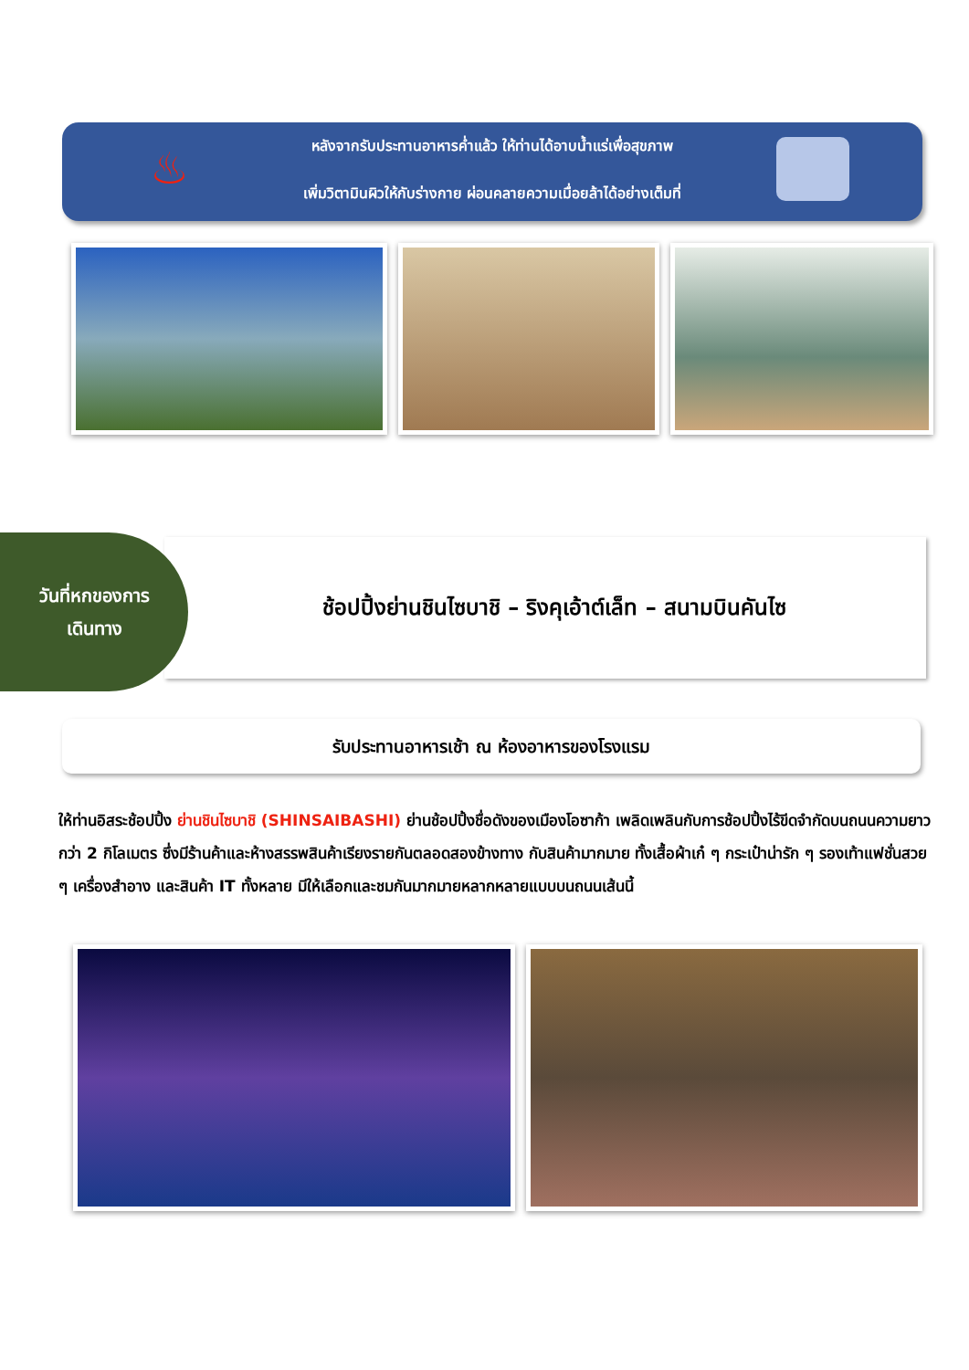♨
หลังจากรับประทานอาหารค่ำแล้ว ให้ท่านได้อาบน้ำแร่เพื่อสุขภาพ
เพิ่มวิตามินผิวให้กับร่างกาย ผ่อนคลายความเมื่อยล้าได้อย่างเต็มที่
ช้อปปิ้งย่านชินไซบาชิ – ริงคุเอ้าต์เล็ท – สนามบินคันไซ
วันที่หกของการ
เดินทาง
รับประทานอาหารเช้า ณ ห้องอาหารของโรงแรม
ให้ท่านอิสระช้อปปิ้ง ย่านชินไซบาชิ (SHINSAIBASHI) ย่านช้อปปิ้งชื่อดังของเมืองโอซาก้า เพลิดเพลินกับการช้อปปิ้งไร้ขีดจำกัดบนถนนความยาวกว่า 2 กิโลเมตร ซึ่งมีร้านค้าและห้างสรรพสินค้าเรียงรายกันตลอดสองข้างทาง กับสินค้ามากมาย ทั้งเสื้อผ้าเก๋ ๆ กระเป๋าน่ารัก ๆ รองเท้าแฟชั่นสวย ๆ เครื่องสำอาง และสินค้า IT ทั้งหลาย มีให้เลือกและชมกันมากมายหลากหลายแบบบนถนนเส้นนี้